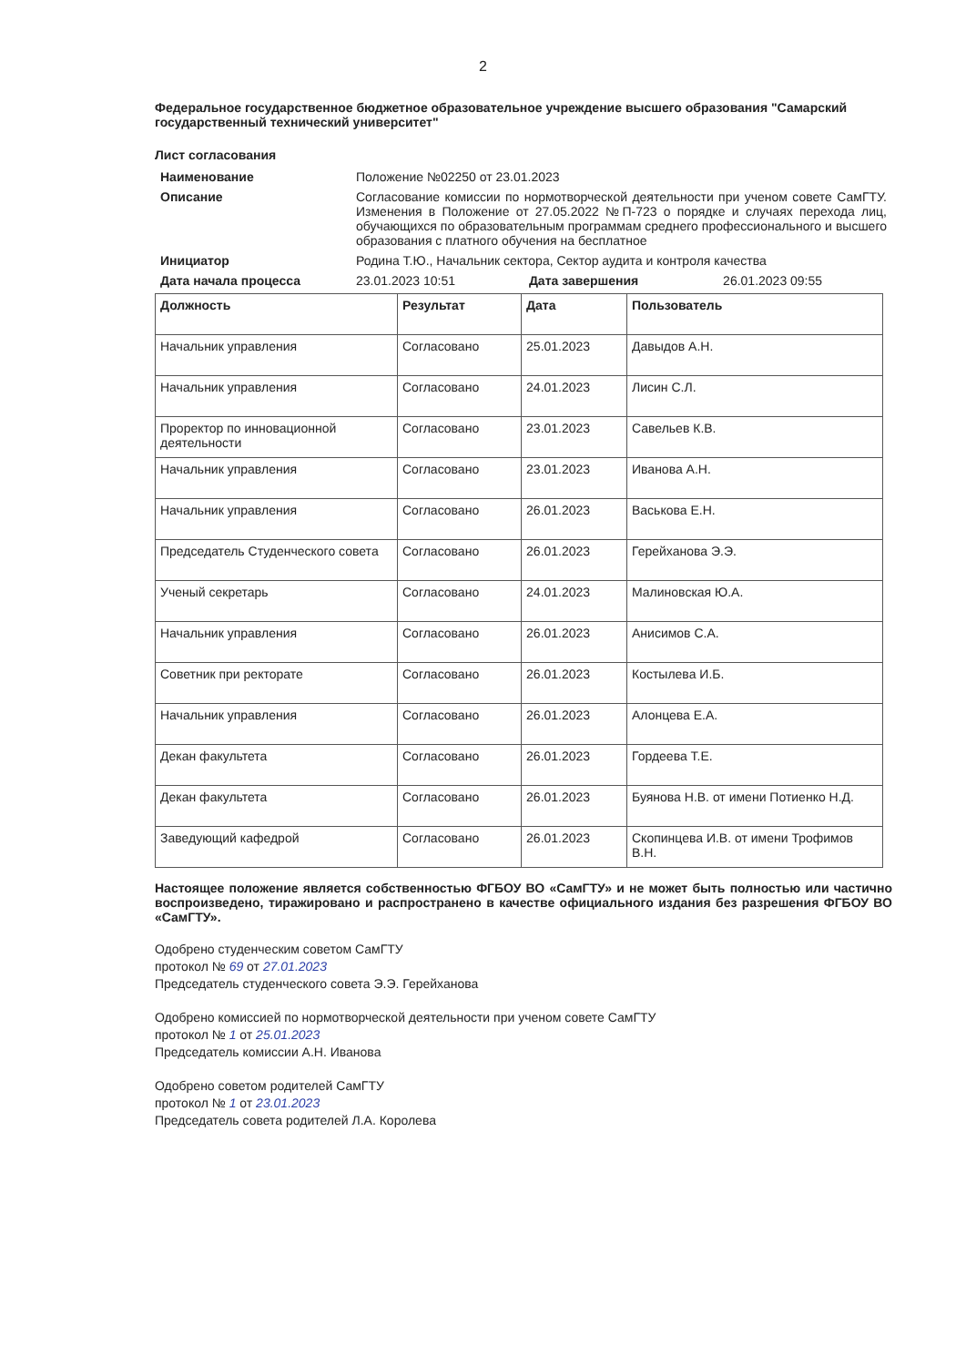2
Федеральное государственное бюджетное образовательное учреждение высшего образования "Самарский государственный технический университет"
Лист согласования
| Наименование | Положение №02250 от 23.01.2023 | | |
| Описание | Согласование комиссии по нормотворческой деятельности при ученом совете СамГТУ. Изменения в Положение от 27.05.2022 №П-723 о порядке и случаях перехода лиц, обучающихся по образовательным программам среднего профессионального и высшего образования с платного обучения на бесплатное | | |
| Инициатор | Родина Т.Ю., Начальник сектора, Сектор аудита и контроля качества | | |
| Дата начала процесса | 23.01.2023 10:51 | Дата завершения | 26.01.2023 09:55 |
| Должность | Результат | Дата | Пользователь |
| --- | --- | --- | --- |
| Начальник управления | Согласовано | 25.01.2023 | Давыдов А.Н. |
| Начальник управления | Согласовано | 24.01.2023 | Лисин С.Л. |
| Проректор по инновационной деятельности | Согласовано | 23.01.2023 | Савельев К.В. |
| Начальник управления | Согласовано | 23.01.2023 | Иванова А.Н. |
| Начальник управления | Согласовано | 26.01.2023 | Васькова Е.Н. |
| Председатель Студенческого совета | Согласовано | 26.01.2023 | Герейханова Э.Э. |
| Ученый секретарь | Согласовано | 24.01.2023 | Малиновская Ю.А. |
| Начальник управления | Согласовано | 26.01.2023 | Анисимов С.А. |
| Советник при ректорате | Согласовано | 26.01.2023 | Костылева И.Б. |
| Начальник управления | Согласовано | 26.01.2023 | Алонцева Е.А. |
| Декан факультета | Согласовано | 26.01.2023 | Гордеева Т.Е. |
| Декан факультета | Согласовано | 26.01.2023 | Буянова Н.В. от имени Потиенко Н.Д. |
| Заведующий кафедрой | Согласовано | 26.01.2023 | Скопинцева И.В. от имени Трофимов В.Н. |
Настоящее положение является собственностью ФГБОУ ВО «СамГТУ» и не может быть полностью или частично воспроизведено, тиражировано и распространено в качестве официального издания без разрешения ФГБОУ ВО «СамГТУ».
Одобрено студенческим советом СамГТУ
протокол № 69 от 27.01.2023
Председатель студенческого совета Э.Э. Герейханова
Одобрено комиссией по нормотворческой деятельности при ученом совете СамГТУ
протокол № 1 от 25.01.2023
Председатель комиссии А.Н. Иванова
Одобрено советом родителей СамГТУ
протокол № 1 от 23.01.2023
Председатель совета родителей Л.А. Королева